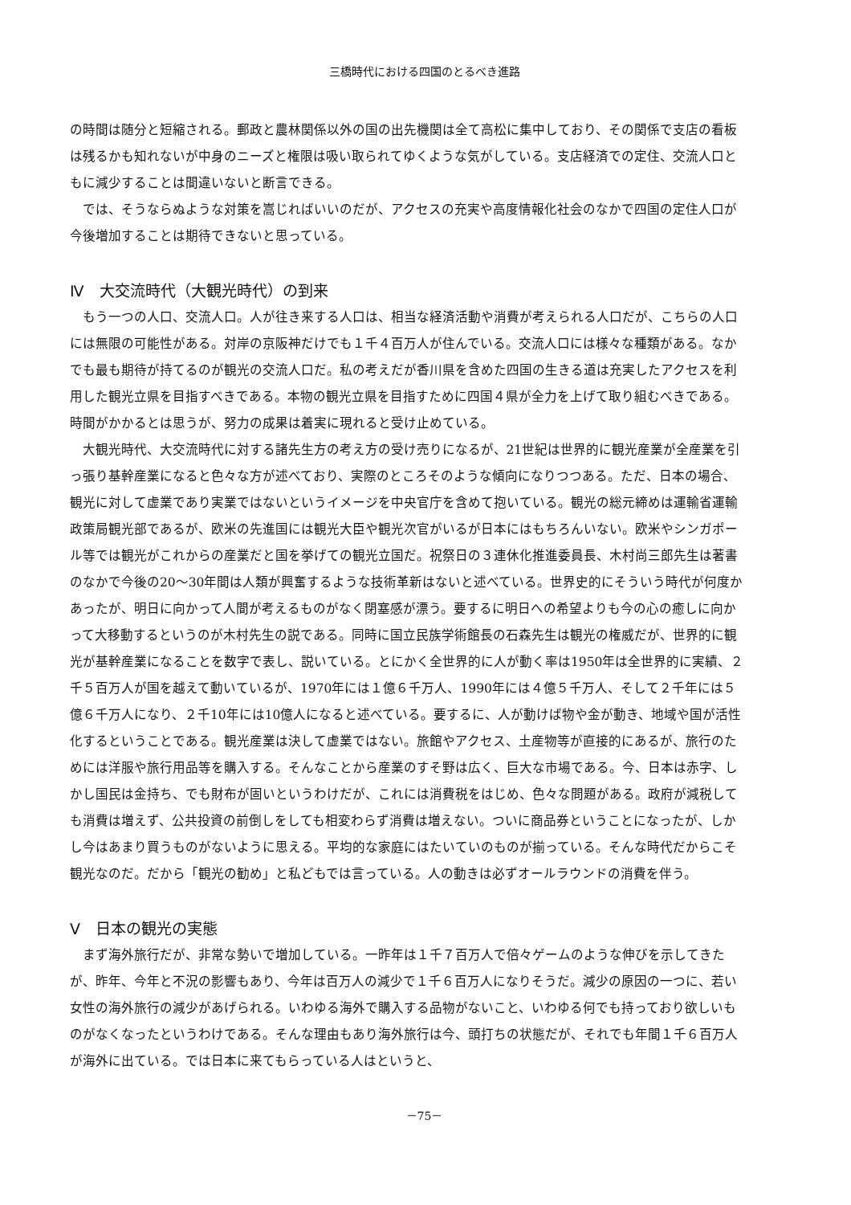三橋時代における四国のとるべき進路
の時間は随分と短縮される。郵政と農林関係以外の国の出先機関は全て高松に集中しており、その関係で支店の看板は残るかも知れないが中身のニーズと権限は吸い取られてゆくような気がしている。支店経済での定住、交流人口ともに減少することは間違いないと断言できる。
では、そうならぬような対策を嵩じればいいのだが、アクセスの充実や高度情報化社会のなかで四国の定住人口が今後増加することは期待できないと思っている。
Ⅳ　大交流時代（大観光時代）の到来
もう一つの人口、交流人口。人が往き来する人口は、相当な経済活動や消費が考えられる人口だが、こちらの人口には無限の可能性がある。対岸の京阪神だけでも１千４百万人が住んでいる。交流人口には様々な種類がある。なかでも最も期待が持てるのが観光の交流人口だ。私の考えだが香川県を含めた四国の生きる道は充実したアクセスを利用した観光立県を目指すべきである。本物の観光立県を目指すために四国４県が全力を上げて取り組むべきである。時間がかかるとは思うが、努力の成果は着実に現れると受け止めている。
大観光時代、大交流時代に対する諸先生方の考え方の受け売りになるが、21世紀は世界的に観光産業が全産業を引っ張り基幹産業になると色々な方が述べており、実際のところそのような傾向になりつつある。ただ、日本の場合、観光に対して虚業であり実業ではないというイメージを中央官庁を含めて抱いている。観光の総元締めは運輸省運輸政策局観光部であるが、欧米の先進国には観光大臣や観光次官がいるが日本にはもちろんいない。欧米やシンガポール等では観光がこれからの産業だと国を挙げての観光立国だ。祝祭日の３連休化推進委員長、木村尚三郎先生は著書のなかで今後の20～30年間は人類が興奮するような技術革新はないと述べている。世界史的にそういう時代が何度かあったが、明日に向かって人間が考えるものがなく閉塞感が漂う。要するに明日への希望よりも今の心の癒しに向かって大移動するというのが木村先生の説である。同時に国立民族学術館長の石森先生は観光の権威だが、世界的に観光が基幹産業になることを数字で表し、説いている。とにかく全世界的に人が動く率は1950年は全世界的に実績、２千５百万人が国を越えて動いているが、1970年には１億６千万人、1990年には４億５千万人、そして２千年には５億６千万人になり、２千10年には10億人になると述べている。要するに、人が動けば物や金が動き、地域や国が活性化するということである。観光産業は決して虚業ではない。旅館やアクセス、土産物等が直接的にあるが、旅行のためには洋服や旅行用品等を購入する。そんなことから産業のすそ野は広く、巨大な市場である。今、日本は赤字、しかし国民は金持ち、でも財布が固いというわけだが、これには消費税をはじめ、色々な問題がある。政府が減税しても消費は増えず、公共投資の前倒しをしても相変わらず消費は増えない。ついに商品券ということになったが、しかし今はあまり買うものがないように思える。平均的な家庭にはたいていのものが揃っている。そんな時代だからこそ観光なのだ。だから「観光の勧め」と私どもでは言っている。人の動きは必ずオールラウンドの消費を伴う。
Ⅴ　日本の観光の実態
まず海外旅行だが、非常な勢いで増加している。一昨年は１千７百万人で倍々ゲームのような伸びを示してきたが、昨年、今年と不況の影響もあり、今年は百万人の減少で１千６百万人になりそうだ。減少の原因の一つに、若い女性の海外旅行の減少があげられる。いわゆる海外で購入する品物がないこと、いわゆる何でも持っており欲しいものがなくなったというわけである。そんな理由もあり海外旅行は今、頭打ちの状態だが、それでも年間１千６百万人が海外に出ている。では日本に来てもらっている人はというと、
－75－